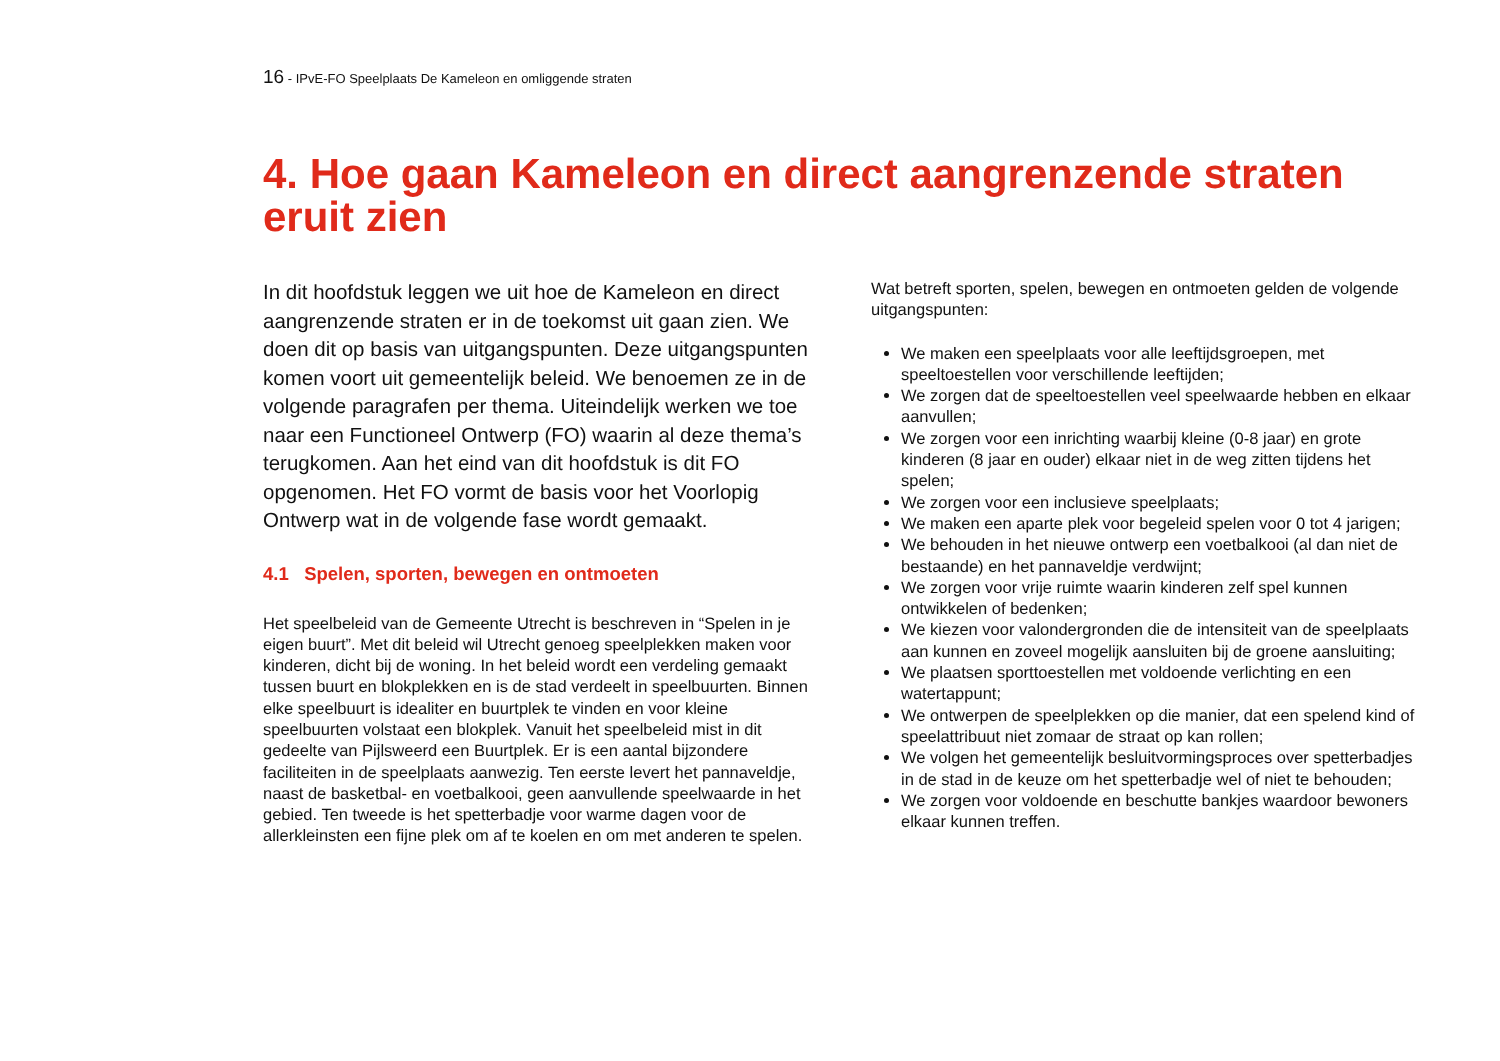16 - IPvE-FO Speelplaats De Kameleon en omliggende straten
4. Hoe gaan Kameleon en direct aangrenzende straten eruit zien
In dit hoofdstuk leggen we uit hoe de Kameleon en direct aangrenzende straten er in de toekomst uit gaan zien. We doen dit op basis van uitgangspunten. Deze uitgangspunten komen voort uit gemeentelijk beleid. We benoemen ze in de volgende paragrafen per thema. Uiteindelijk werken we toe naar een Functioneel Ontwerp (FO) waarin al deze thema’s terugkomen. Aan het eind van dit hoofdstuk is dit FO opgenomen. Het FO vormt de basis voor het Voorlopig Ontwerp wat in de volgende fase wordt gemaakt.
4.1 Spelen, sporten, bewegen en ontmoeten
Het speelbeleid van de Gemeente Utrecht is beschreven in “Spelen in je eigen buurt”. Met dit beleid wil Utrecht genoeg speelplekken maken voor kinderen, dicht bij de woning. In het beleid wordt een verdeling gemaakt tussen buurt en blokplekken en is de stad verdeelt in speelbuurten. Binnen elke speelbuurt is idealiter en buurtplek te vinden en voor kleine speelbuurten volstaat een blokplek. Vanuit het speelbeleid mist in dit gedeelte van Pijlsweerd een Buurtplek. Er is een aantal bijzondere faciliteiten in de speelplaats aanwezig. Ten eerste levert het pannaveldje, naast de basketbal- en voetbalkooi, geen aanvullende speelwaarde in het gebied. Ten tweede is het spetterbadje voor warme dagen voor de allerkleinsten een fijne plek om af te koelen en om met anderen te spelen.
Wat betreft sporten, spelen, bewegen en ontmoeten gelden de volgende uitgangspunten:
We maken een speelplaats voor alle leeftijdsgroepen, met speeltoestellen voor verschillende leeftijden;
We zorgen dat de speeltoestellen veel speelwaarde hebben en elkaar aanvullen;
We zorgen voor een inrichting waarbij kleine (0-8 jaar) en grote kinderen (8 jaar en ouder) elkaar niet in de weg zitten tijdens het spelen;
We zorgen voor een inclusieve speelplaats;
We maken een aparte plek voor begeleid spelen voor 0 tot 4 jarigen;
We behouden in het nieuwe ontwerp een voetbalkooi (al dan niet de bestaande) en het pannaveldje verdwijnt;
We zorgen voor vrije ruimte waarin kinderen zelf spel kunnen ontwikkelen of bedenken;
We kiezen voor valondergronden die de intensiteit van de speelplaats aan kunnen en zoveel mogelijk aansluiten bij de groene aansluiting;
We plaatsen sporttoestellen met voldoende verlichting en een watertappunt;
We ontwerpen de speelplekken op die manier, dat een spelend kind of speelattribuut niet zomaar de straat op kan rollen;
We volgen het gemeentelijk besluitvormingsproces over spetterbadjes in de stad in de keuze om het spetterbadje wel of niet te behouden;
We zorgen voor voldoende en beschutte bankjes waardoor bewoners elkaar kunnen treffen.